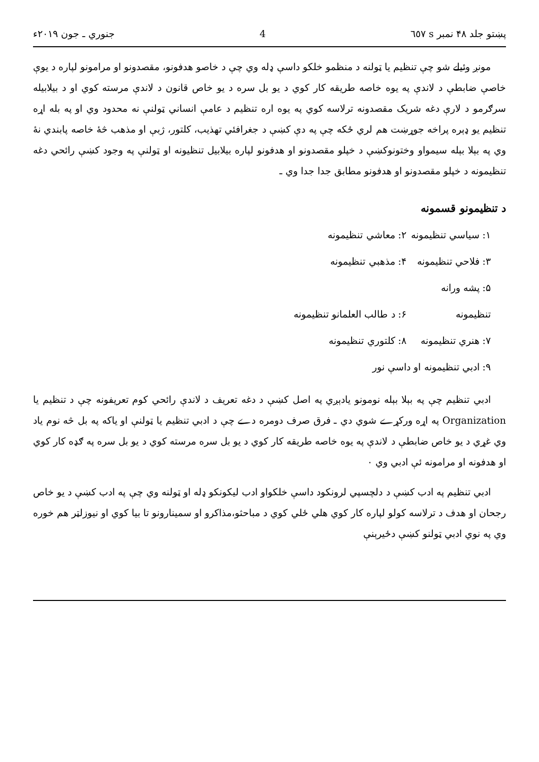پښتو جلد ۴۸ نمبر s ٦٥٧ 4 جنوري ـ جون ۲۰۱۹ء
مونږ وئيلے شو چې تنظيم يا ټولنه د منظمو خلکو داسې ډله وي چې د خاصو هدفونو، مقصدونو او مرامونو لپاره د يوې خاصې ضابطې د لاندې په يوه خاصه طريقه کار کوي د يو بل سره د يو خاص قانون د لاندې مرسته کوي او د بيلابيله سرګرمو د لارې دغه شريک مقصدونه ترلاسه کوي په يوه اره تنظيم د عامې انساني ټولنې نه محدود وي او په بله اړه تنظيم يو ډېره پراخه جوړښت هم لري ځکه چې په دې کښې د جغرافئي تهذيب، کلتور، ژبې او مذهب څۀ خاصه پابندي نۀ وي په بېلا بېله سيمواو وختونوکښې د خپلو مقصدونو او هدفونو لپاره بيلابيل تنظيونه او ټولنې په وجود کښې رائحي دغه تنظيمونه د خپلو مقصدونو او هدفونو مطابق جدا جدا وي ـ
د تنظيمونو قسمونه
۱: سياسي تنظيمونه ۲: معاشي تنظيمونه
۳: فلاحي تنظيمونه ۴: مذهبي تنظيمونه
۵: پشه ورانه تنظيمونه ۶: د طالب العلمانو تنظيمونه
۷: هنري تنظيمونه ۸: کلتوري تنظيمونه
۹: ادبي تنظيمونه او داسې نور
ادبي تنظيم چې په بېلا بېله نومونو يادېږي په اصل کښې د دغه تعريف د لاندې رائحي کوم تعريفونه چې د تنظيم يا Organization په اړه ورکړے شوي دي ـ فرق صرف دومره دے چې د ادبي تنظيم يا ټولنې او ياکه په بل څه نوم ياد وي غړي د يو خاص ضابطې د لاندې په يوه خاصه طريقه کار کوي د يو بل سره مرسته کوي د يو بل سره په ګډه کار کوي او هدفونه او مرامونه ئې ادبي وي ۰
ادبي تنظيم په ادب کښې د دلچسپي لرونکود داسې خلکواو ادب ليکونکو ډله او ټولنه وي چې په ادب کښې د يو خاص رجحان او هدف د ترلاسه کولو لپاره کار کوي هلي ځلي کوي د مباحثو،مذاکرو او سمينارونو تا بيا کوي او نيوزلټر هم خوره وي په نوي ادبي ټولنو کښې دځيرېنې